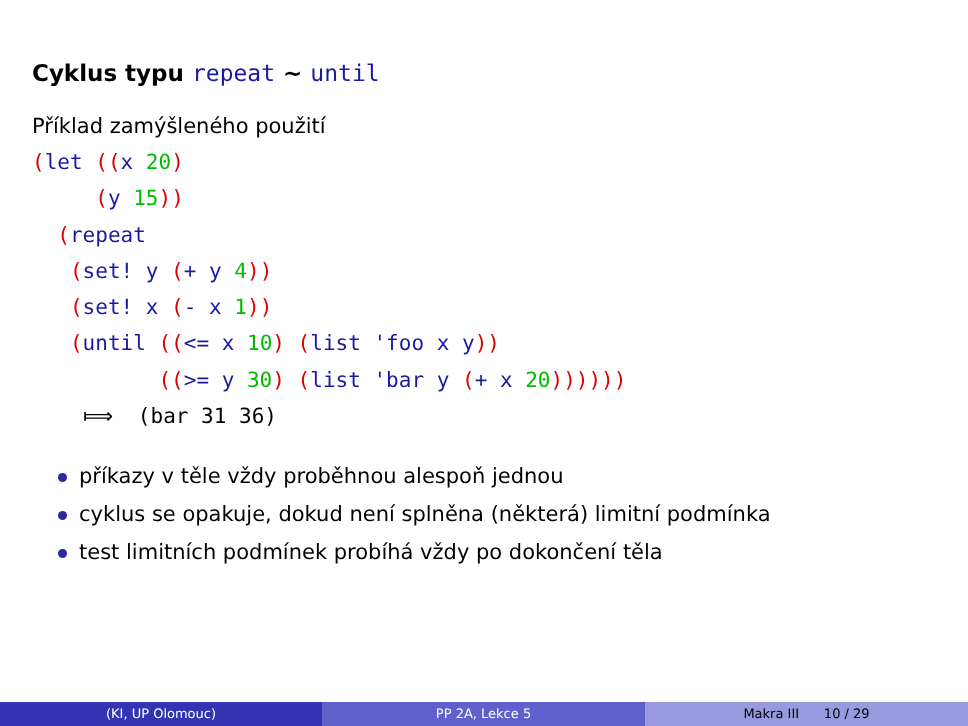Cyklus typu repeat ∼ until
Příklad zamýšleného použití
(let ((x 20)
     (y 15))
  (repeat
   (set! y (+ y 4))
   (set! x (- x 1))
   (until ((<= x 10) (list 'foo x y))
          ((>= y 30) (list 'bar y (+ x 20))))))
    ⟾  (bar 31 36)
příkazy v těle vždy proběhnou alespoň jednou
cyklus se opakuje, dokud není splněna (některá) limitní podmínka
test limitních podmínek probíhá vždy po dokončení těla
(KI, UP Olomouc) PP 2A, Lekce 5 Makra III 10 / 29